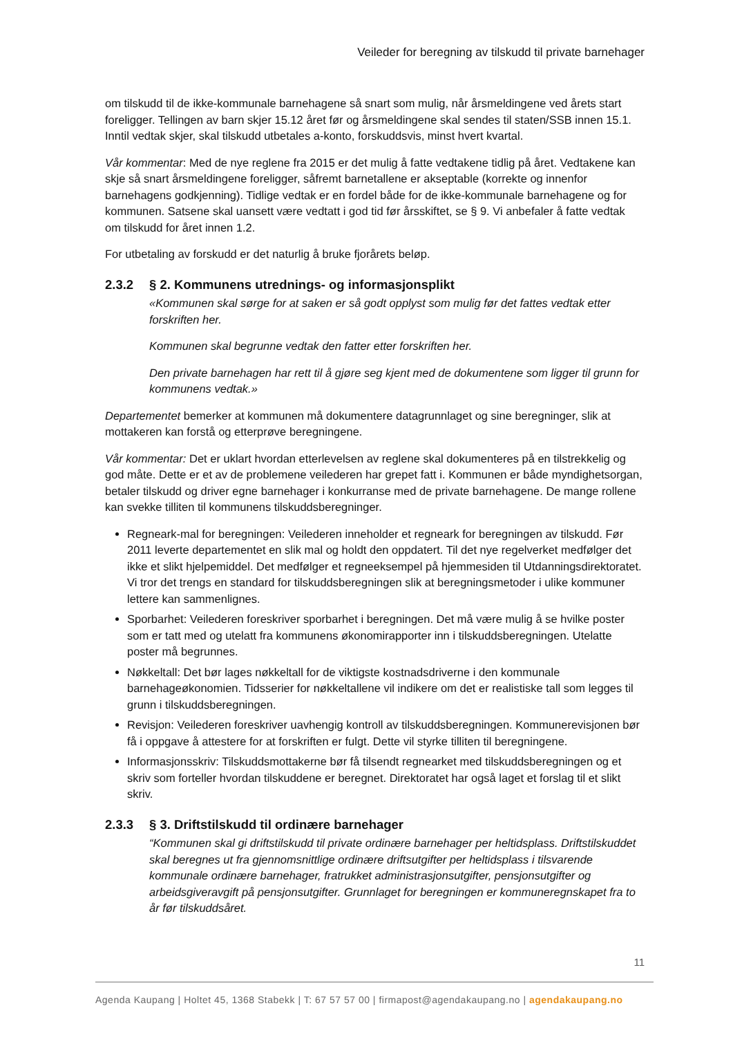Veileder for beregning av tilskudd til private barnehager
om tilskudd til de ikke-kommunale barnehagene så snart som mulig, når årsmeldingene ved årets start foreligger. Tellingen av barn skjer 15.12 året før og årsmeldingene skal sendes til staten/SSB innen 15.1. Inntil vedtak skjer, skal tilskudd utbetales a-konto, forskuddsvis, minst hvert kvartal.
Vår kommentar: Med de nye reglene fra 2015 er det mulig å fatte vedtakene tidlig på året. Vedtakene kan skje så snart årsmeldingene foreligger, såfremt barnetallene er akseptable (korrekte og innenfor barnehagens godkjenning). Tidlige vedtak er en fordel både for de ikke-kommunale barnehagene og for kommunen. Satsene skal uansett være vedtatt i god tid før årsskiftet, se § 9. Vi anbefaler å fatte vedtak om tilskudd for året innen 1.2.
For utbetaling av forskudd er det naturlig å bruke fjorårets beløp.
2.3.2 § 2. Kommunens utrednings- og informasjonsplikt
«Kommunen skal sørge for at saken er så godt opplyst som mulig før det fattes vedtak etter forskriften her.
Kommunen skal begrunne vedtak den fatter etter forskriften her.
Den private barnehagen har rett til å gjøre seg kjent med de dokumentene som ligger til grunn for kommunens vedtak.»
Departementet bemerker at kommunen må dokumentere datagrunnlaget og sine beregninger, slik at mottakeren kan forstå og etterprøve beregningene.
Vår kommentar: Det er uklart hvordan etterlevelsen av reglene skal dokumenteres på en tilstrekkelig og god måte. Dette er et av de problemene veilederen har grepet fatt i. Kommunen er både myndighetsorgan, betaler tilskudd og driver egne barnehager i konkurranse med de private barnehagene. De mange rollene kan svekke tilliten til kommunens tilskuddsberegninger.
Regneark-mal for beregningen: Veilederen inneholder et regneark for beregningen av tilskudd. Før 2011 leverte departementet en slik mal og holdt den oppdatert. Til det nye regelverket medfølger det ikke et slikt hjelpemiddel. Det medfølger et regneeksempel på hjemmesiden til Utdanningsdirektoratet. Vi tror det trengs en standard for tilskuddsberegningen slik at beregningsmetoder i ulike kommuner lettere kan sammenlignes.
Sporbarhet: Veilederen foreskriver sporbarhet i beregningen. Det må være mulig å se hvilke poster som er tatt med og utelatt fra kommunens økonomirapporter inn i tilskuddsberegningen. Utelatte poster må begrunnes.
Nøkkeltall: Det bør lages nøkkeltall for de viktigste kostnadsdriverne i den kommunale barnehageøkonomien. Tidsserier for nøkkeltallene vil indikere om det er realistiske tall som legges til grunn i tilskuddsberegningen.
Revisjon: Veilederen foreskriver uavhengig kontroll av tilskuddsberegningen. Kommunerevisjonen bør få i oppgave å attestere for at forskriften er fulgt. Dette vil styrke tilliten til beregningene.
Informasjonsskriv: Tilskuddsmottakerne bør få tilsendt regnearket med tilskuddsberegningen og et skriv som forteller hvordan tilskuddene er beregnet. Direktoratet har også laget et forslag til et slikt skriv.
2.3.3 § 3. Driftstilskudd til ordinære barnehager
“Kommunen skal gi driftstilskudd til private ordinære barnehager per heltidsplass. Driftstilskuddet skal beregnes ut fra gjennomsnittlige ordinære driftsutgifter per heltidsplass i tilsvarende kommunale ordinære barnehager, fratrukket administrasjonsutgifter, pensjonsutgifter og arbeidsgiveravgift på pensjonsutgifter. Grunnlaget for beregningen er kommuneregnskapet fra to år før tilskuddsåret.
11
Agenda Kaupang | Holtet 45, 1368 Stabekk | T: 67 57 57 00 | firmapost@agendakaupang.no | agendakaupang.no